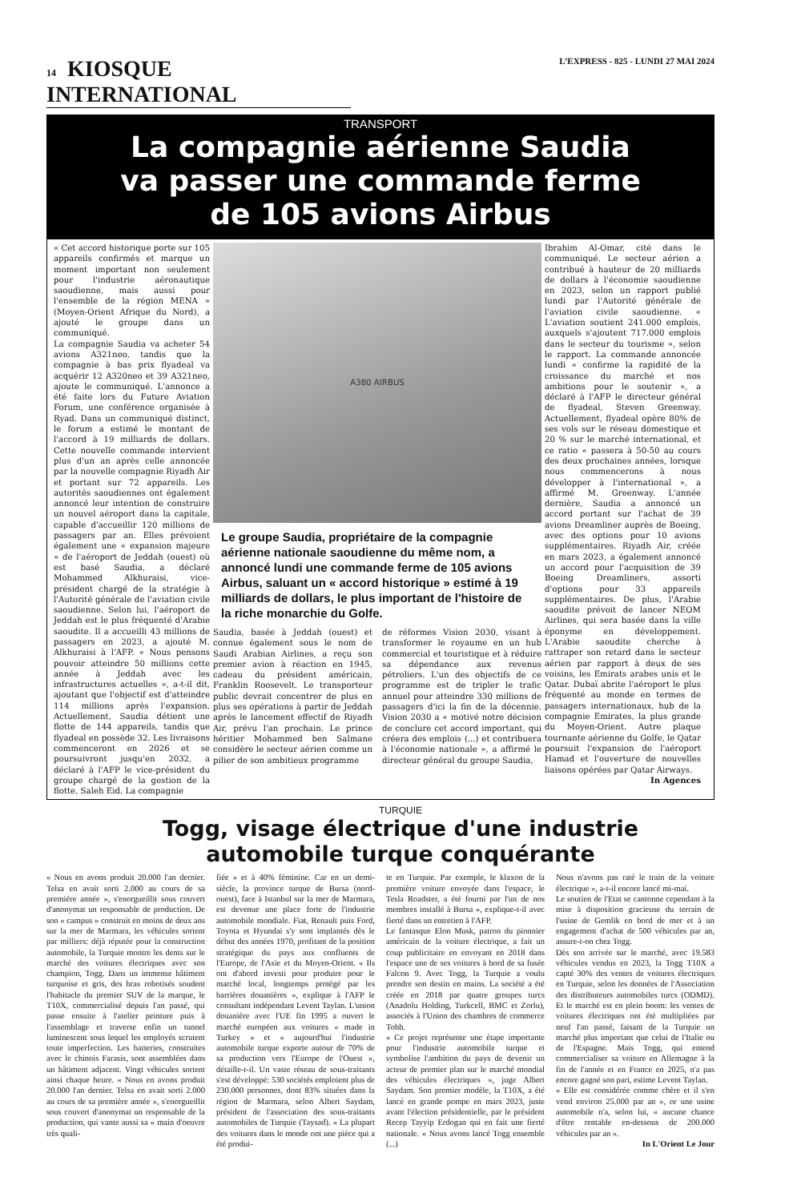14 KIOSQUE INTERNATIONAL
L’EXPRESS - 825 - LUNDI 27 MAI 2024
TRANSPORT
La compagnie aérienne Saudia
va passer une commande ferme
de 105 avions Airbus
« Cet accord historique porte sur 105 appareils confirmés et marque un moment important non seulement pour l'industrie aéronautique saoudienne, mais aussi pour l'ensemble de la région MENA » (Moyen-Orient Afrique du Nord), a ajouté le groupe dans un communiqué.
La compagnie Saudia va acheter 54 avions A321neo, tandis que la compagnie à bas prix flyadeal va acquérir 12 A320neo et 39 A321neo, ajoute le communiqué. L'annonce a été faite lors du Future Aviation Forum, une conférence organisée à Ryad. Dans un communiqué distinct, le forum a estimé le montant de l'accord à 19 milliards de dollars. Cette nouvelle commande intervient plus d'un an après celle annoncée par la nouvelle compagnie Riyadh Air et portant sur 72 appareils. Les autorités saoudiennes ont également annoncé leur intention de construire un nouvel aéroport dans la capitale, capable d'accueillir 120 millions de passagers par an. Elles prévoient également une « expansion majeure » de l'aéroport de Jeddah (ouest) où est basé Saudia, a déclaré Mohammed Alkhuraisi, vice-président chargé de la stratégie à l'Autorité générale de l'aviation civile saoudienne. Selon lui, l'aéroport de Jeddah est le plus fréquenté d'Arabie saoudite. Il a accueilli 43 millions de passagers en 2023, a ajouté M. Alkhuraisi à l'AFP. « Nous pensons pouvoir atteindre 50 millions cette année à Jeddah avec les infrastructures actuelles », a-t-il dit, ajoutant que l'objectif est d'atteindre 114 millions après l'expansion. Actuellement, Saudia détient une flotte de 144 appareils, tandis que flyadeal en possède 32. Les livraisons commenceront en 2026 et se poursuivront jusqu'en 2032, a déclaré à l'AFP le vice-président du groupe chargé de la gestion de la flotte, Saleh Eid. La compagnie
A380 AIRBUS
Le groupe Saudia, propriétaire de la compagnie aérienne nationale saoudienne du même nom, a annoncé lundi une commande ferme de 105 avions Airbus, saluant un « accord historique » estimé à 19 milliards de dollars, le plus important de l'histoire de la riche monarchie du Golfe.
Saudia, basée à Jeddah (ouest) et connue également sous le nom de Saudi Arabian Airlines, a reçu son premier avion à réaction en 1945, cadeau du président américain, Franklin Roosevelt. Le transporteur public devrait concentrer de plus en plus ses opérations à partir de Jeddah après le lancement effectif de Riyadh Air, prévu l'an prochain. Le prince héritier Mohammed ben Salmane considère le secteur aérien comme un pilier de son ambitieux programme
de réformes Vision 2030, visant à transformer le royaume en un hub commercial et touristique et à réduire sa dépendance aux revenus pétroliers. L'un des objectifs de ce programme est de tripler le trafic annuel pour atteindre 330 millions de passagers d'ici la fin de la décennie. Vision 2030 a « motivé notre décision de conclure cet accord important, qui créera des emplois (...) et contribuera à l'économie nationale », a affirmé le directeur général du groupe Saudia,
Ibrahim Al-Omar, cité dans le communiqué. Le secteur aérien a contribué à hauteur de 20 milliards de dollars à l'économie saoudienne en 2023, selon un rapport publié lundi par l'Autorité générale de l'aviation civile saoudienne. « L'aviation soutient 241.000 emplois, auxquels s'ajoutent 717.000 emplois dans le secteur du tourisme », selon le rapport. La commande annoncée lundi « confirme la rapidité de la croissance du marché et nos ambitions pour le soutenir », a déclaré à l'AFP le directeur général de flyadeal, Steven Greenway. Actuellement, flyadeal opère 80% de ses vols sur le réseau domestique et 20 % sur le marché international, et ce ratio « passera à 50-50 au cours des deux prochaines années, lorsque nous commencerons à nous développer à l'international », a affirmé M. Greenway. L'année dernière, Saudia a annoncé un accord portant sur l'achat de 39 avions Dreamliner auprès de Boeing, avec des options pour 10 avions supplémentaires. Riyadh Air, créée en mars 2023, a également annoncé un accord pour l'acquisition de 39 Boeing Dreamliners, assorti d'options pour 33 appareils supplémentaires. De plus, l'Arabie saoudite prévoit de lancer NEOM Airlines, qui sera basée dans la ville éponyme en développement. L'Arabie saoudite cherche à rattraper son retard dans le secteur aérien par rapport à deux de ses voisins, les Emirats arabes unis et le Qatar. Dubaï abrite l'aéroport le plus fréquenté au monde en termes de passagers internationaux, hub de la compagnie Emirates, la plus grande du Moyen-Orient. Autre plaque tournante aérienne du Golfe, le Qatar poursuit l'expansion de l'aéroport Hamad et l'ouverture de nouvelles liaisons opérées par Qatar Airways.
In Agences
TURQUIE
Togg, visage électrique d'une industrie
automobile turque conquérante
« Nous en avons produit 20.000 l'an dernier. Telsa en avait sorti 2.000 au cours de sa première année », s'enorgueillit sous couvert d'anonymat un responsable de production. De son « campus » construit en moins de deux ans sur la mer de Marmara, les véhicules sortent par milliers: déjà réputée pour la construction automobile, la Turquie montre les dents sur le marché des voitures électriques avec son champion, Togg. Dans un immense bâtiment turquoise et gris, des bras robotisés soudent l'habitacle du premier SUV de la marque, le T10X, commercialisé depuis l'an passé, qui passe ensuite à l'atelier peinture puis à l'assemblage et traverse enfin un tunnel luminescent sous lequel les employés scrutent toute imperfection. Les batteries, construites avec le chinois Farasis, sont assemblées dans un bâtiment adjacent. Vingt véhicules sortent ainsi chaque heure. « Nous en avons produit 20.000 l'an dernier. Telsa en avait sorti 2.000 au cours de sa première année », s'enorgueillit sous couvert d'anonymat un responsable de la production, qui vante aussi sa « main d'oeuvre très quali-
fiée » et à 40% féminine. Car en un demi-siècle, la province turque de Bursa (nord-ouest), face à Istanbul sur la mer de Marmara, est devenue une place forte de l'industrie automobile mondiale. Fiat, Renault puis Ford, Toyota et Hyundai s'y sont implantés dès le début des années 1970, profitant de la position stratégique du pays aux confluents de l'Europe, de l'Asie et du Moyen-Orient. « Ils ont d'abord investi pour produire pour le marché local, longtemps protégé par les barrières douanières », explique à l'AFP le consultant indépendant Levent Taylan. L'union douanière avec l'UE fin 1995 a ouvert le marché européen aux voitures « made in Turkey » et « aujourd'hui l'industrie automobile turque exporte autour de 70% de sa production vers l'Europe de l'Ouest », détaille-t-il. Un vaste réseau de sous-traitants s'est développé: 530 sociétés emploient plus de 230.000 personnes, dont 83% situées dans la région de Marmara, selon Albert Saydam, président de l'association des sous-traitants automobiles de Turquie (Taysad). « La plupart des voitures dans le monde ont une pièce qui a été produi-
te en Turquie. Par exemple, le klaxon de la première voiture envoyée dans l'espace, le Tesla Roadster, a été fourni par l'un de nos membres installé à Bursa », explique-t-il avec fierté dans un entretien à l'AFP.
Le fantasque Elon Musk, patron du pionnier américain de la voiture électrique, a fait un coup publicitaire en envoyant en 2018 dans l'espace une de ses voitures à bord de sa fusée Falcon 9. Avec Togg, la Turquie a voulu prendre son destin en mains. La société a été créée en 2018 par quatre groupes turcs (Anadolu Holding, Turkcell, BMC et Zorlu), associés à l'Union des chambres de commerce Tobb.
« Ce projet représente une étape importante pour l'industrie automobile turque et symbolise l'ambition du pays de devenir un acteur de premier plan sur le marché mondial des véhicules électriques », juge Albert Saydam. Son premier modèle, la T10X, a été lancé en grande pompe en mars 2023, juste avant l'élection présidentielle, par le président Recep Tayyip Erdogan qui en fait une fierté nationale. « Nous avons lancé Togg ensemble (...)
Nous n'avons pas raté le train de la voiture électrique », a-t-il encore lancé mi-mai.
Le soutien de l'Etat se cantonne cependant à la mise à disposition gracieuse du terrain de l'usine de Gemlik en bord de mer et à un engagement d'achat de 500 véhicules par an, assure-t-on chez Togg.
Dès son arrivée sur le marché, avec 19.583 véhicules vendus en 2023, la Togg T10X a capté 30% des ventes de voitures électriques en Turquie, selon les données de l'Association des distributeurs automobiles turcs (ODMD). Et le marché est en plein boom: les ventes de voitures électriques ont été multipliées par neuf l'an passé, faisant de la Turquie un marché plus important que celui de l'Italie ou de l'Espagne. Mais Togg, qui entend commercialiser sa voiture en Allemagne à la fin de l'année et en France en 2025, n'a pas encore gagné son pari, estime Levent Taylan.
« Elle est considérée comme chère et il s'en vend environ 25.000 par an », or une usine automobile n'a, selon lui, « aucune chance d'être rentable en-dessous de 200.000 véhicules par an ».
In L'Orient Le Jour